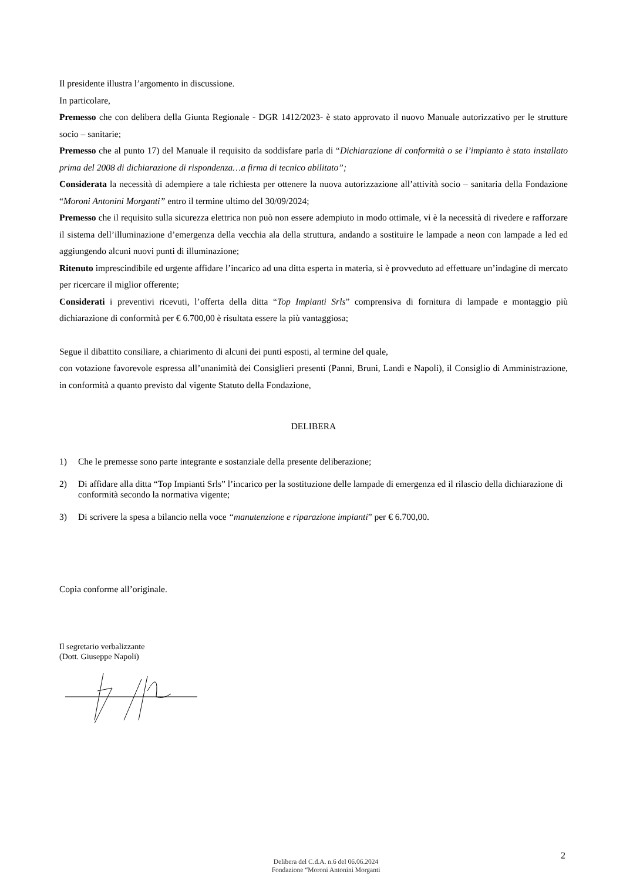Il presidente illustra l’argomento in discussione.
In particolare,
Premesso che con delibera della Giunta Regionale - DGR 1412/2023- è stato approvato il nuovo Manuale autorizzativo per le strutture socio – sanitarie;
Premesso che al punto 17) del Manuale il requisito da soddisfare parla di “Dichiarazione di conformità o se l’impianto è stato installato prima del 2008 di dichiarazione di rispondenza…a firma di tecnico abilitato”;
Considerata la necessità di adempiere a tale richiesta per ottenere la nuova autorizzazione all’attività socio – sanitaria della Fondazione “Moroni Antonini Morganti” entro il termine ultimo del 30/09/2024;
Premesso che il requisito sulla sicurezza elettrica non può non essere adempiuto in modo ottimale, vi è la necessità di rivedere e rafforzare il sistema dell’illuminazione d’emergenza della vecchia ala della struttura, andando a sostituire le lampade a neon con lampade a led ed aggiungendo alcuni nuovi punti di illuminazione;
Ritenuto imprescindibile ed urgente affidare l’incarico ad una ditta esperta in materia, si è provveduto ad effettuare un’indagine di mercato per ricercare il miglior offerente;
Considerati i preventivi ricevuti, l’offerta della ditta “Top Impianti Srls” comprensiva di fornitura di lampade e montaggio più dichiarazione di conformità per € 6.700,00 è risultata essere la più vantaggiosa;
Segue il dibattito consiliare, a chiarimento di alcuni dei punti esposti, al termine del quale,
con votazione favorevole espressa all’unanimità dei Consiglieri presenti (Panni, Bruni, Landi e Napoli), il Consiglio di Amministrazione, in conformità a quanto previsto dal vigente Statuto della Fondazione,
DELIBERA
1) Che le premesse sono parte integrante e sostanziale della presente deliberazione;
2) Di affidare alla ditta “Top Impianti Srls” l’incarico per la sostituzione delle lampade di emergenza ed il rilascio della dichiarazione di conformità secondo la normativa vigente;
3) Di scrivere la spesa a bilancio nella voce “manutenzione e riparazione impianti” per € 6.700,00.
Copia conforme all’originale.
Il segretario verbalizzante
(Dott. Giuseppe Napoli)
2
Delibera del C.d.A. n.6 del 06.06.2024
Fondazione “Moroni Antonini Morganti